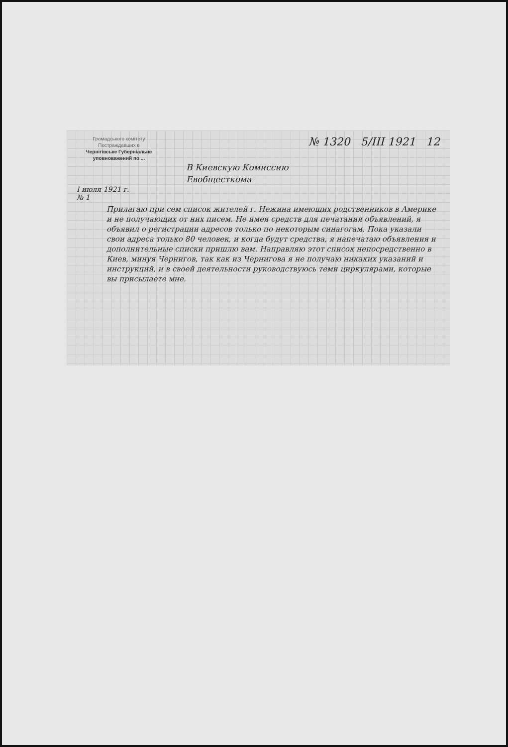Громадського комітету Постраждавших в
Чернігівське Губерніальне
уповноважений по ...
№ 1320 5/III 1921 12
В Киевскую Комиссию
Евобщесткома
I июля 1921 г.
№ 1
Прилагаю при сем список жителей г. Нежина имеющих родственников в Америке и не получающих от них писем. Не имея средств для печатания объявлений, я объявил о регистрации адресов только по некоторым синагогам. Пока указали свои адреса только 80 человек, и когда будут средства, я напечатаю объявления и дополнительные списки пришлю вам. Направляю этот список непосредственно в Киев, минуя Чернигов, так как из Чернигова я не получаю никаких указаний и инструкций, и в своей деятельности руководствуюсь теми циркулярами, которые вы присылаете мне.